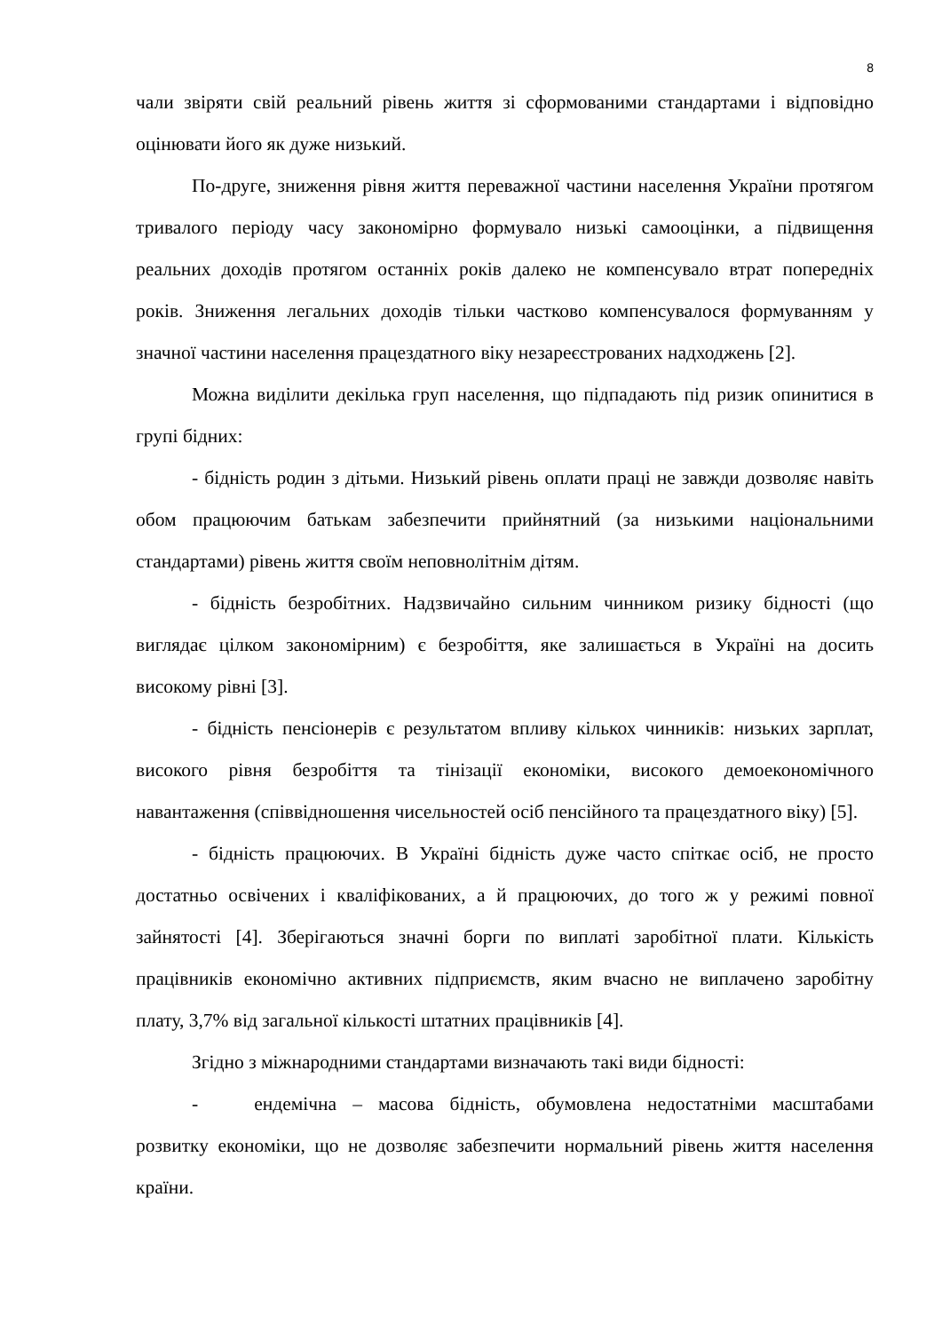8
чали звіряти свій реальний рівень життя зі сформованими стандартами і відповідно оцінювати його як дуже низький.
По-друге, зниження рівня життя переважної частини населення України протягом тривалого періоду часу закономірно формувало низькі самооцінки, а підвищення реальних доходів протягом останніх років далеко не компенсувало втрат попередніх років. Зниження легальних доходів тільки частково компенсувалося формуванням у значної частини населення працездатного віку незареєстрованих надходжень [2].
Можна виділити декілька груп населення, що підпадають під ризик опинитися в групі бідних:
- бідність родин з дітьми. Низький рівень оплати праці не завжди дозволяє навіть обом працюючим батькам забезпечити прийнятний (за низькими національними стандартами) рівень життя своїм неповнолітнім дітям.
- бідність безробітних. Надзвичайно сильним чинником ризику бідності (що виглядає цілком закономірним) є безробіття, яке залишається в Україні на досить високому рівні [3].
- бідність пенсіонерів є результатом впливу кількох чинників: низьких зарплат, високого рівня безробіття та тінізації економіки, високого демоекономічного навантаження (співвідношення чисельностей осіб пенсійного та працездатного віку) [5].
- бідність працюючих. В Україні бідність дуже часто спіткає осіб, не просто достатньо освічених і кваліфікованих, а й працюючих, до того ж у режимі повної зайнятості [4]. Зберігаються значні борги по виплаті заробітної плати. Кількість працівників економічно активних підприємств, яким вчасно не виплачено заробітну плату, 3,7% від загальної кількості штатних працівників [4].
Згідно з міжнародними стандартами визначають такі види бідності:
- ендемічна – масова бідність, обумовлена недостатніми масштабами розвитку економіки, що не дозволяє забезпечити нормальний рівень життя населення країни.